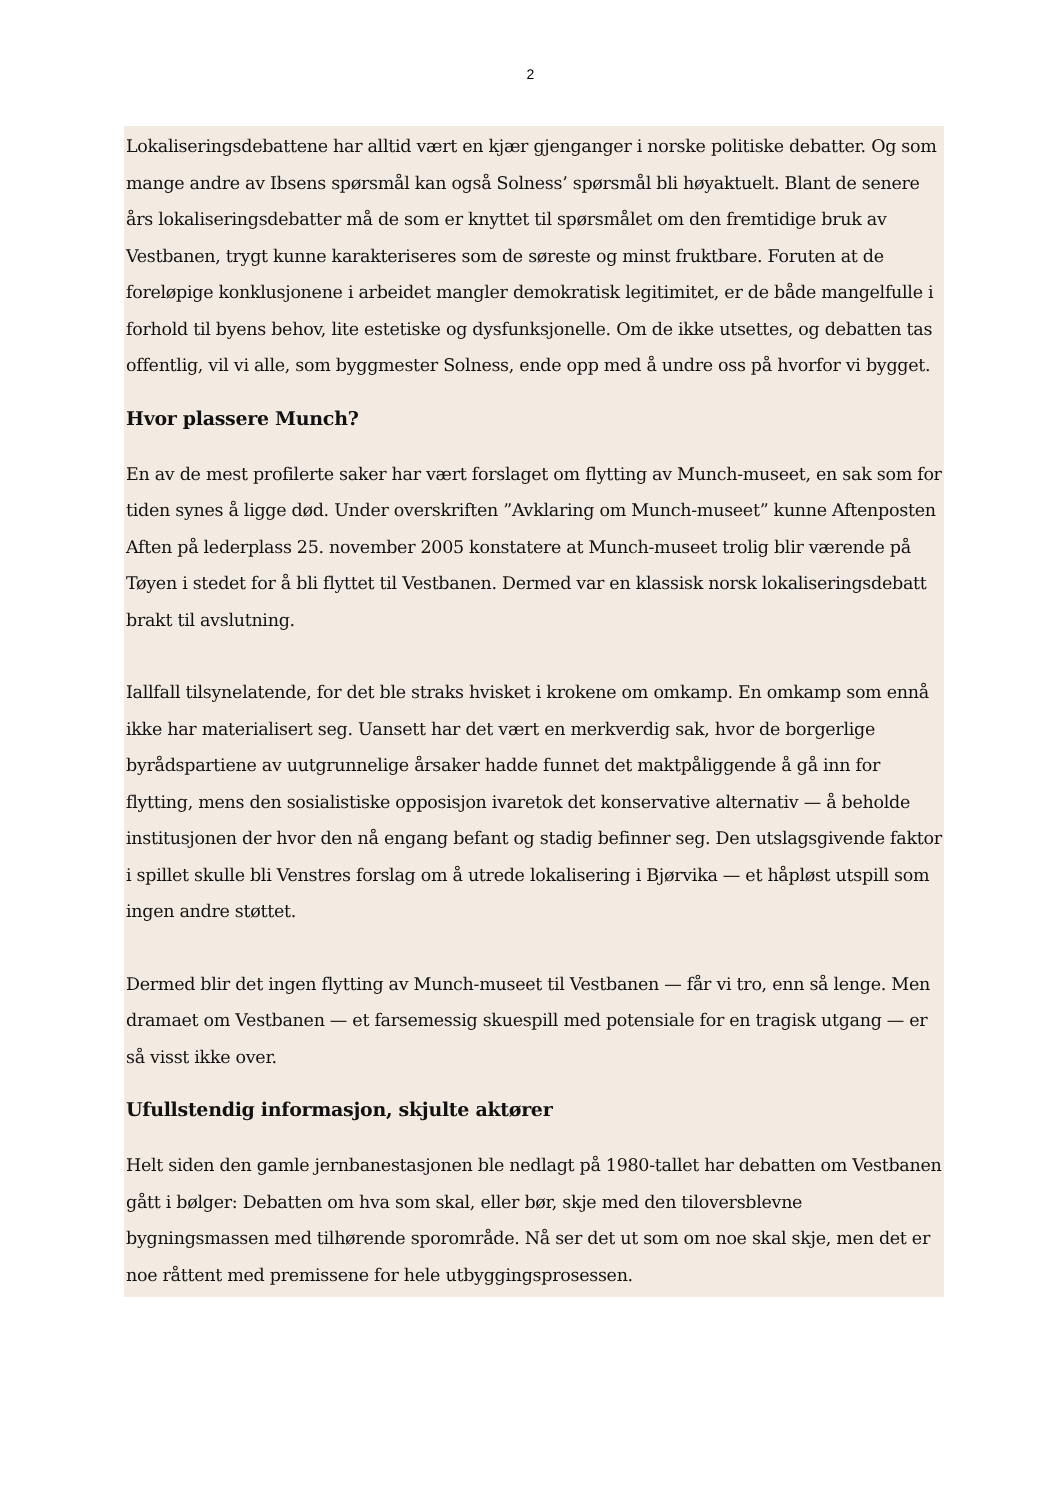2
Lokaliseringsdebattene har alltid vært en kjær gjenganger i norske politiske debatter. Og som mange andre av Ibsens spørsmål kan også Solness’ spørsmål bli høyaktuelt. Blant de senere års lokaliseringsdebatter må de som er knyttet til spørsmålet om den fremtidige bruk av Vestbanen, trygt kunne karakteriseres som de søreste og minst fruktbare. Foruten at de foreløpige konklusjonene i arbeidet mangler demokratisk legitimitet, er de både mangelfulle i forhold til byens behov, lite estetiske og dysfunksjonelle. Om de ikke utsettes, og debatten tas offentlig, vil vi alle, som byggmester Solness, ende opp med å undre oss på hvorfor vi bygget.
Hvor plassere Munch?
En av de mest profilerte saker har vært forslaget om flytting av Munch-museet, en sak som for tiden synes å ligge død. Under overskriften ”Avklaring om Munch-museet” kunne Aftenposten Aften på lederplass 25. november 2005 konstatere at Munch-museet trolig blir værende på Tøyen i stedet for å bli flyttet til Vestbanen. Dermed var en klassisk norsk lokaliseringsdebatt brakt til avslutning.
Iallfall tilsynelatende, for det ble straks hvisket i krokene om omkamp. En omkamp som ennå ikke har materialisert seg. Uansett har det vært en merkverdig sak, hvor de borgerlige byrådspartiene av uutgrunnelige årsaker hadde funnet det maktpåliggende å gå inn for flytting, mens den sosialistiske opposisjon ivaretok det konservative alternativ — å beholde institusjonen der hvor den nå engang befant og stadig befinner seg. Den utslagsgivende faktor i spillet skulle bli Venstres forslag om å utrede lokalisering i Bjørvika — et håpløst utspill som ingen andre støttet.
Dermed blir det ingen flytting av Munch-museet til Vestbanen — får vi tro, enn så lenge. Men dramaet om Vestbanen — et farsemessig skuespill med potensiale for en tragisk utgang — er så visst ikke over.
Ufullstendig informasjon, skjulte aktører
Helt siden den gamle jernbanestasjonen ble nedlagt på 1980-tallet har debatten om Vestbanen gått i bølger: Debatten om hva som skal, eller bør, skje med den tiloversblevne bygningsmassen med tilhørende sporområde. Nå ser det ut som om noe skal skje, men det er noe råttent med premissene for hele utbyggingsprosessen.